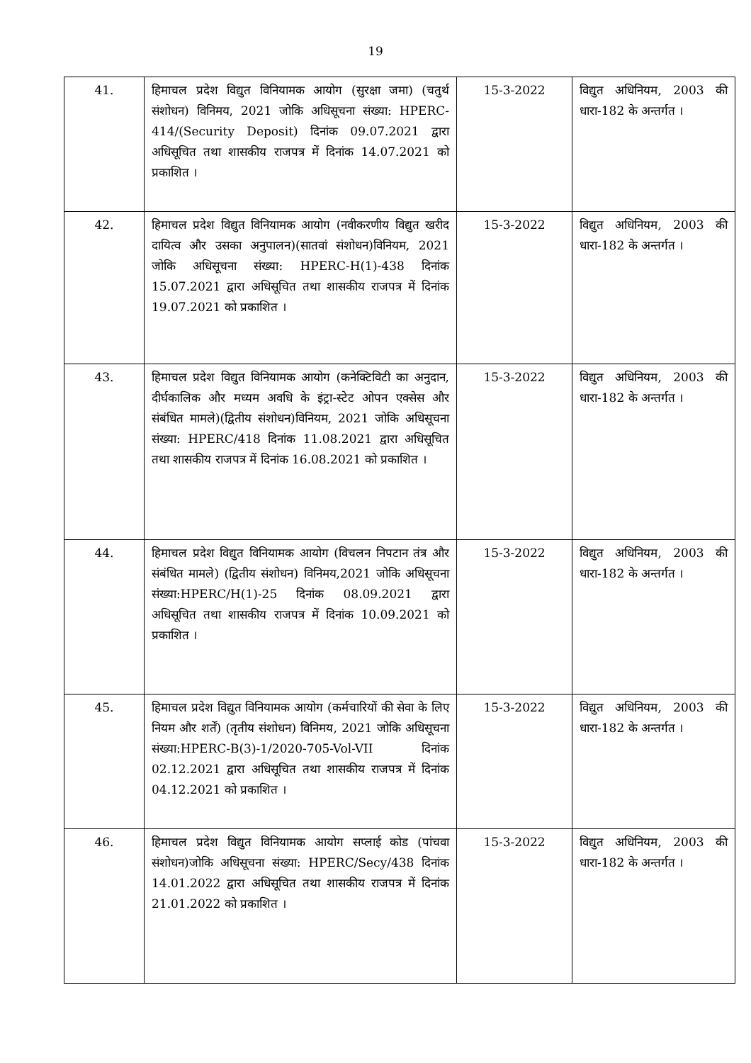19
| 41. | हिमाचल प्रदेश विद्युत विनियामक आयोग (सुरक्षा जमा) (चतुर्थ संशोधन) विनिमय, 2021 जोकि अधिसूचना संख्या: HPERC-414/(Security Deposit) दिनांक 09.07.2021 द्वारा अधिसूचित तथा शासकीय राजपत्र में दिनांक 14.07.2021 को प्रकाशित । | 15-3-2022 | विद्युत अधिनियम, 2003 की धारा-182 के अन्तर्गत । |
| 42. | हिमाचल प्रदेश विद्युत विनियामक आयोग (नवीकरणीय विद्युत खरीद दायित्व और उसका अनुपालन)(सातवां संशोधन)विनियम, 2021 जोकि अधिसूचना संख्या: HPERC-H(1)-438 दिनांक 15.07.2021 द्वारा अधिसूचित तथा शासकीय राजपत्र में दिनांक 19.07.2021 को प्रकाशित । | 15-3-2022 | विद्युत अधिनियम, 2003 की धारा-182 के अन्तर्गत । |
| 43. | हिमाचल प्रदेश विद्युत विनियामक आयोग (कनेक्टिविटी का अनुदान, दीर्घकालिक और मध्यम अवधि के इंट्रा-स्टेट ओपन एक्सेस और संबंधित मामले)(द्वितीय संशोधन)विनियम, 2021 जोकि अधिसूचना संख्या: HPERC/418 दिनांक 11.08.2021 द्वारा अधिसूचित तथा शासकीय राजपत्र में दिनांक 16.08.2021 को प्रकाशित । | 15-3-2022 | विद्युत अधिनियम, 2003 की धारा-182 के अन्तर्गत । |
| 44. | हिमाचल प्रदेश विद्युत विनियामक आयोग (विचलन निपटान तंत्र और संबंधित मामले) (द्वितीय संशोधन) विनिमय,2021 जोकि अधिसूचना संख्या:HPERC/H(1)-25 दिनांक 08.09.2021 द्वारा अधिसूचित तथा शासकीय राजपत्र में दिनांक 10.09.2021 को प्रकाशित । | 15-3-2022 | विद्युत अधिनियम, 2003 की धारा-182 के अन्तर्गत । |
| 45. | हिमाचल प्रदेश विद्युत विनियामक आयोग (कर्मचारियों की सेवा के लिए नियम और शर्तें) (तृतीय संशोधन) विनिमय, 2021 जोकि अधिसूचना संख्या:HPERC-B(3)-1/2020-705-Vol-VII दिनांक 02.12.2021 द्वारा अधिसूचित तथा शासकीय राजपत्र में दिनांक 04.12.2021 को प्रकाशित । | 15-3-2022 | विद्युत अधिनियम, 2003 की धारा-182 के अन्तर्गत । |
| 46. | हिमाचल प्रदेश विद्युत विनियामक आयोग सप्लाई कोड (पांचवा संशोधन)जोकि अधिसूचना संख्या: HPERC/Secy/438 दिनांक 14.01.2022 द्वारा अधिसूचित तथा शासकीय राजपत्र में दिनांक 21.01.2022 को प्रकाशित । | 15-3-2022 | विद्युत अधिनियम, 2003 की धारा-182 के अन्तर्गत । |